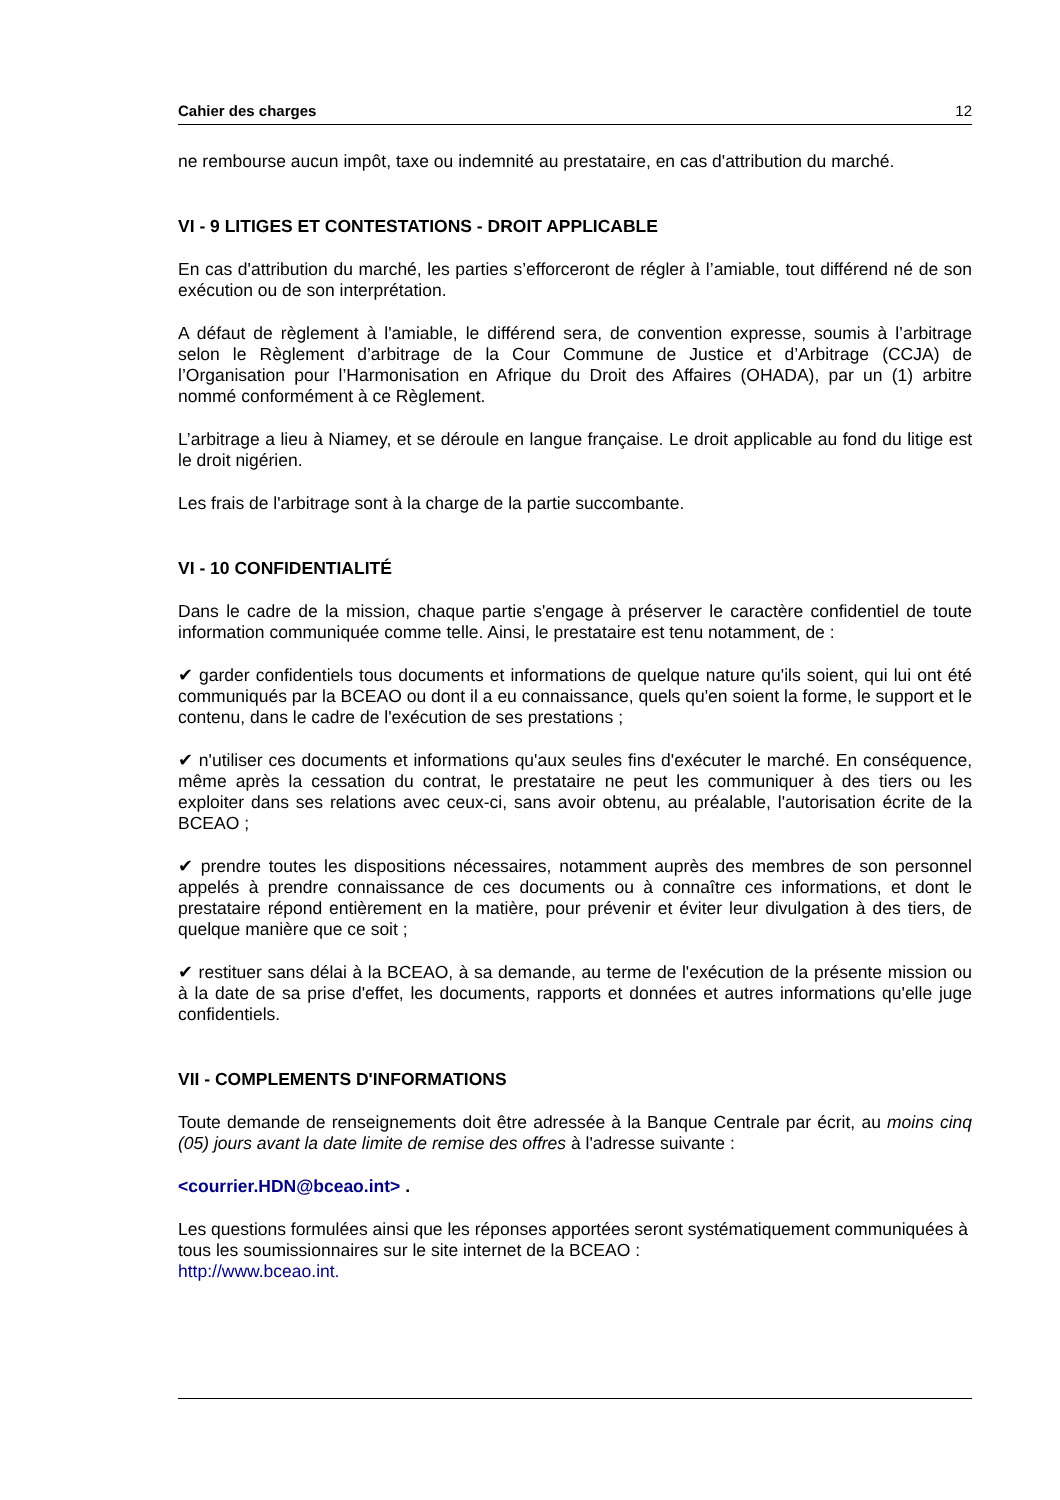Cahier des charges 12
ne rembourse aucun impôt, taxe ou indemnité au prestataire, en cas d'attribution du marché.
VI - 9 LITIGES ET CONTESTATIONS - DROIT APPLICABLE
En cas d'attribution du marché, les parties s’efforceront de régler à l’amiable, tout différend né de son exécution ou de son interprétation.
A défaut de règlement à l'amiable, le différend sera, de convention expresse, soumis à l’arbitrage selon le Règlement d’arbitrage de la Cour Commune de Justice et d’Arbitrage (CCJA) de l’Organisation pour l’Harmonisation en Afrique du Droit des Affaires (OHADA), par un (1) arbitre nommé conformément à ce Règlement.
L’arbitrage a lieu à Niamey, et se déroule en langue française. Le droit applicable au fond du litige est le droit nigérien.
Les frais de l'arbitrage sont à la charge de la partie succombante.
VI - 10 CONFIDENTIALITÉ
Dans le cadre de la mission, chaque partie s'engage à préserver le caractère confidentiel de toute information communiquée comme telle. Ainsi, le prestataire est tenu notamment, de :
✔ garder confidentiels tous documents et informations de quelque nature qu'ils soient, qui lui ont été communiqués par la BCEAO ou dont il a eu connaissance, quels qu'en soient la forme, le support et le contenu, dans le cadre de l'exécution de ses prestations ;
✔ n'utiliser ces documents et informations qu'aux seules fins d'exécuter le marché. En conséquence, même après la cessation du contrat, le prestataire ne peut les communiquer à des tiers ou les exploiter dans ses relations avec ceux-ci, sans avoir obtenu, au préalable, l'autorisation écrite de la BCEAO ;
✔ prendre toutes les dispositions nécessaires, notamment auprès des membres de son personnel appelés à prendre connaissance de ces documents ou à connaître ces informations, et dont le prestataire répond entièrement en la matière, pour prévenir et éviter leur divulgation à des tiers, de quelque manière que ce soit ;
✔ restituer sans délai à la BCEAO, à sa demande, au terme de l'exécution de la présente mission ou à la date de sa prise d'effet, les documents, rapports et données et autres informations qu'elle juge confidentiels.
VII - COMPLEMENTS D'INFORMATIONS
Toute demande de renseignements doit être adressée à la Banque Centrale par écrit, au moins cinq (05) jours avant la date limite de remise des offres à l'adresse suivante :
<courrier.HDN@bceao.int> .
Les questions formulées ainsi que les réponses apportées seront systématiquement communiquées à tous les soumissionnaires sur le site internet de la BCEAO :
http://www.bceao.int.